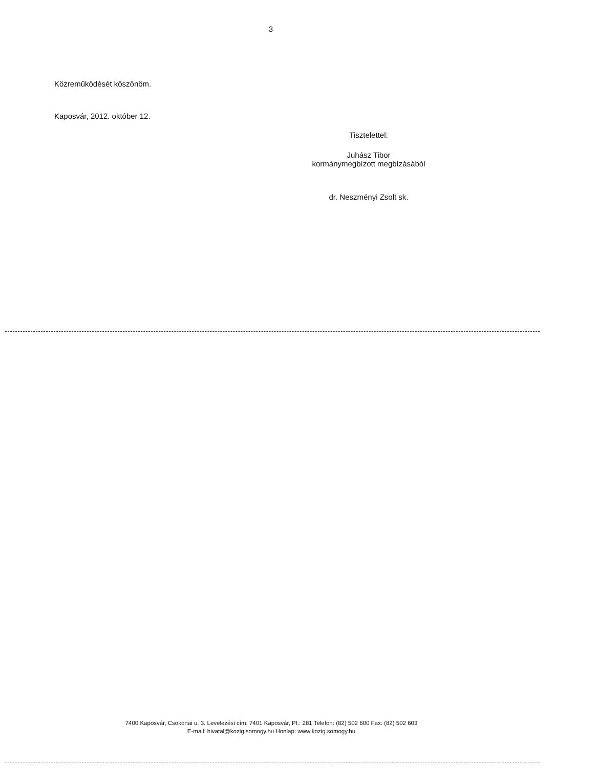3
Közreműködését köszönöm.
Kaposvár, 2012. október 12.
Tisztelettel:
Juhász Tibor
kormánymegbízott megbízásából
dr. Neszményi Zsolt sk.
7400 Kaposvár, Csokonai u. 3. Levelezési cím: 7401 Kaposvár, Pf.: 281 Telefon: (82) 502 600 Fax: (82) 502 603
E-mail: hivatal@kozig.somogy.hu Honlap: www.kozig.somogy.hu